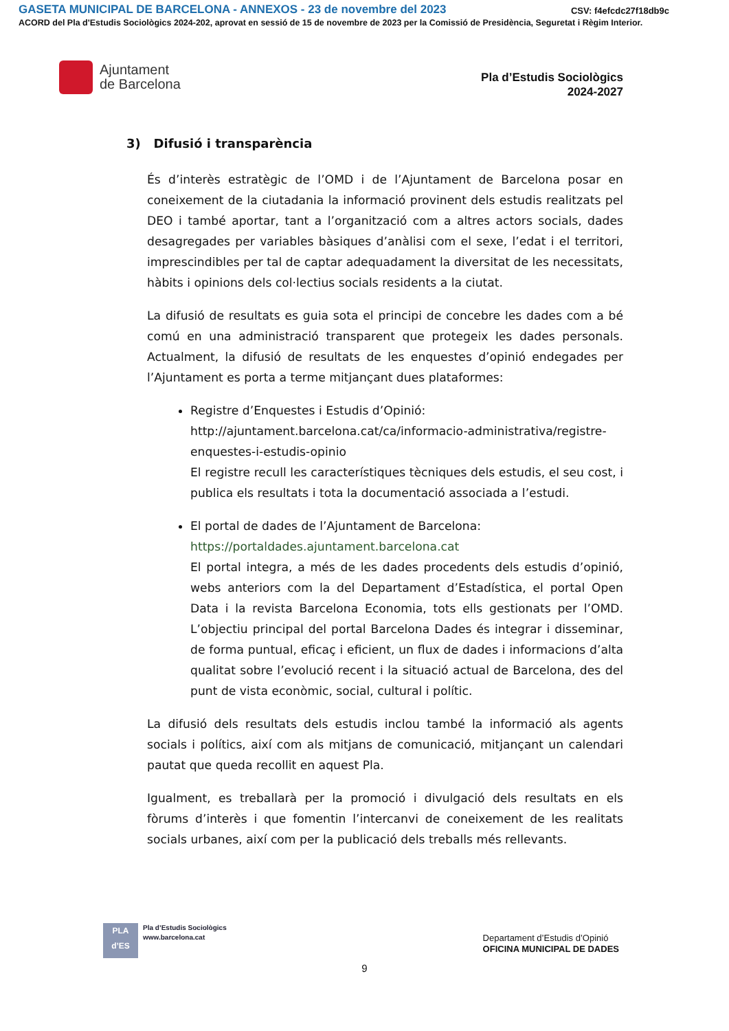GASETA MUNICIPAL DE BARCELONA - ANNEXOS - 23 de novembre del 2023 CSV: f4efcdc27f18db9c
ACORD del Pla d'Estudis Sociològics 2024-202, aprovat en sessió de 15 de novembre de 2023 per la Comissió de Presidència, Seguretat i Règim Interior.
Ajuntament
de Barcelona
Pla d’Estudis Sociològics
2024-2027
3) Difusió i transparència
És d’interès estratègic de l’OMD i de l’Ajuntament de Barcelona posar en coneixement de la ciutadania la informació provinent dels estudis realitzats pel DEO i també aportar, tant a l’organització com a altres actors socials, dades desagregades per variables bàsiques d’anàlisi com el sexe, l’edat i el territori, imprescindibles per tal de captar adequadament la diversitat de les necessitats, hàbits i opinions dels col·lectius socials residents a la ciutat.
La difusió de resultats es guia sota el principi de concebre les dades com a bé comú en una administració transparent que protegeix les dades personals. Actualment, la difusió de resultats de les enquestes d’opinió endegades per l’Ajuntament es porta a terme mitjançant dues plataformes:
Registre d’Enquestes i Estudis d’Opinió:
http://ajuntament.barcelona.cat/ca/informacio-administrativa/registre-enquestes-i-estudis-opinio
El registre recull les característiques tècniques dels estudis, el seu cost, i publica els resultats i tota la documentació associada a l’estudi.
El portal de dades de l’Ajuntament de Barcelona:
https://portaldades.ajuntament.barcelona.cat
El portal integra, a més de les dades procedents dels estudis d’opinió, webs anteriors com la del Departament d’Estadística, el portal Open Data i la revista Barcelona Economia, tots ells gestionats per l’OMD. L’objectiu principal del portal Barcelona Dades és integrar i disseminar, de forma puntual, eficaç i eficient, un flux de dades i informacions d’alta qualitat sobre l’evolució recent i la situació actual de Barcelona, des del punt de vista econòmic, social, cultural i polític.
La difusió dels resultats dels estudis inclou també la informació als agents socials i polítics, així com als mitjans de comunicació, mitjançant un calendari pautat que queda recollit en aquest Pla.
Igualment, es treballarà per la promoció i divulgació dels resultats en els fòrums d’interès i que fomentin l’intercanvi de coneixement de les realitats socials urbanes, així com per la publicació dels treballs més rellevants.
PLA
d’ES
Pla d’Estudis Sociològics
www.barcelona.cat
Departament d’Estudis d’Opinió
OFICINA MUNICIPAL DE DADES
9